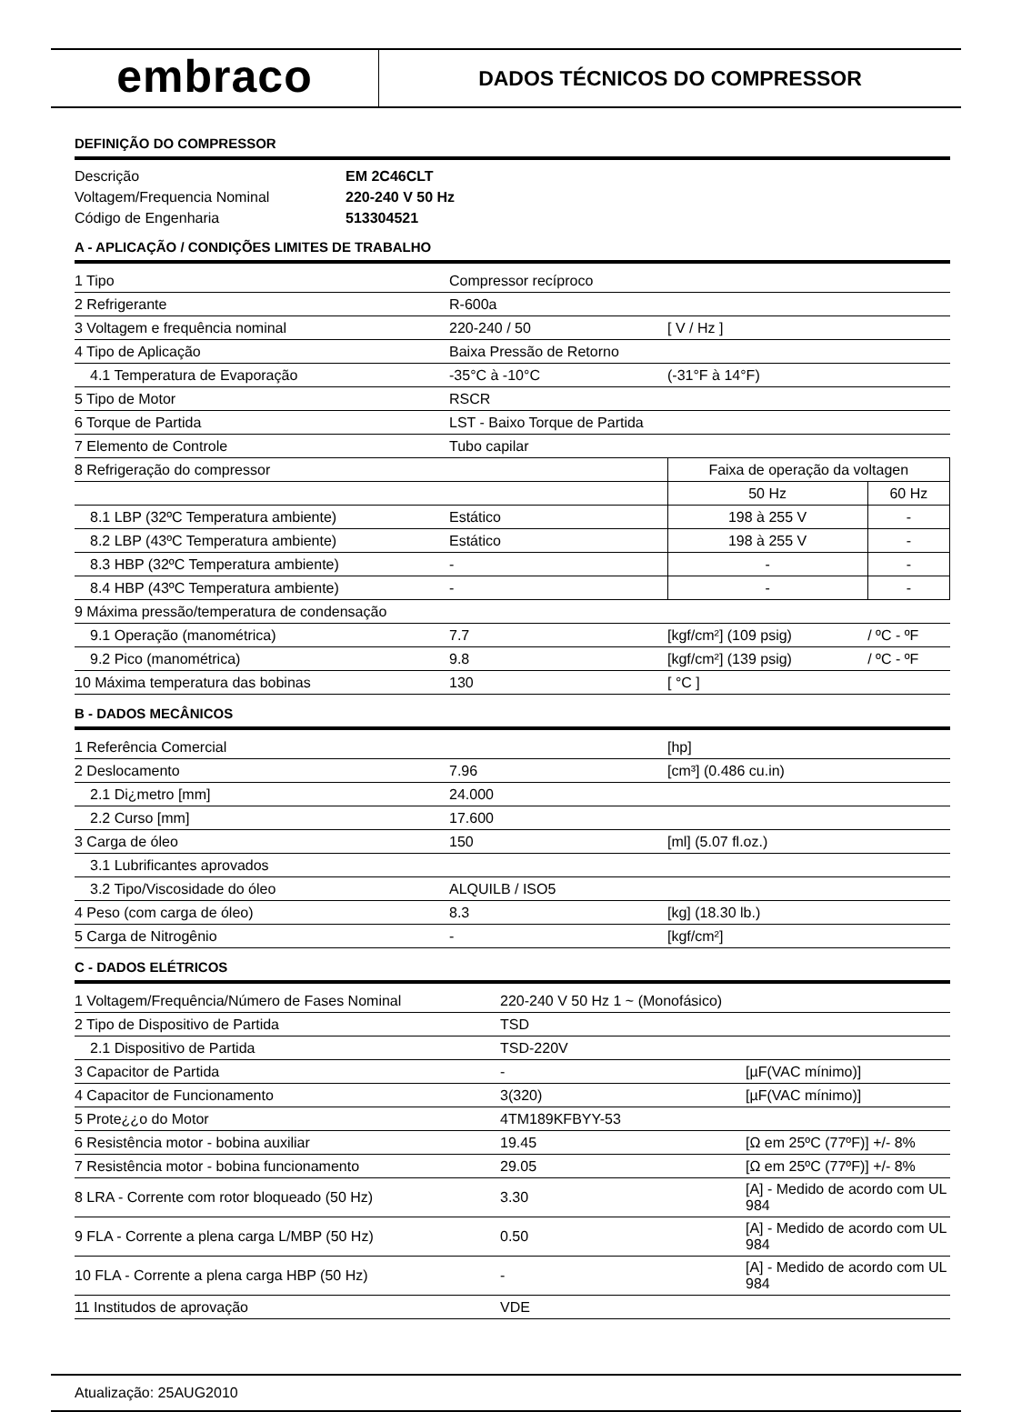embraco
DADOS TÉCNICOS DO COMPRESSOR
DEFINIÇÃO DO COMPRESSOR
| Descrição | EM 2C46CLT |
| Voltagem/Frequencia Nominal | 220-240 V 50 Hz |
| Código de Engenharia | 513304521 |
A - APLICAÇÃO / CONDIÇÕES LIMITES DE TRABALHO
| 1 Tipo | Compressor recíproco | | |
| 2 Refrigerante | R-600a | | |
| 3 Voltagem e frequência nominal | 220-240 / 50 | [ V / Hz ] | |
| 4 Tipo de Aplicação | Baixa Pressão de Retorno | | |
| 4.1 Temperatura de Evaporação | -35°C à -10°C | (-31°F à 14°F) | |
| 5 Tipo de Motor | RSCR | | |
| 6 Torque de Partida | LST - Baixo Torque de Partida | | |
| 7 Elemento de Controle | Tubo capilar | | |
| 8 Refrigeração do compressor | | Faixa de operação da voltagen | |
| | | 50 Hz | 60 Hz |
| 8.1 LBP (32ºC Temperatura ambiente) | Estático | 198 à 255 V | - |
| 8.2 LBP (43ºC Temperatura ambiente) | Estático | 198 à 255 V | - |
| 8.3 HBP (32ºC Temperatura ambiente) | - | - | - |
| 8.4 HBP (43ºC Temperatura ambiente) | - | - | - |
| 9 Máxima pressão/temperatura de condensação | | | |
| 9.1 Operação (manométrica) | 7.7 | [kgf/cm²] (109 psig) | / ºC - ºF |
| 9.2 Pico (manométrica) | 9.8 | [kgf/cm²] (139 psig) | / ºC - ºF |
| 10 Máxima temperatura das bobinas | 130 | [ °C ] | |
B - DADOS MECÂNICOS
| 1 Referência Comercial | | [hp] |
| 2 Deslocamento | 7.96 | [cm³] (0.486 cu.in) |
| 2.1 Di¿metro [mm] | 24.000 | |
| 2.2 Curso [mm] | 17.600 | |
| 3 Carga de óleo | 150 | [ml] (5.07 fl.oz.) |
| 3.1 Lubrificantes aprovados | | |
| 3.2 Tipo/Viscosidade do óleo | ALQUILB / ISO5 | |
| 4 Peso (com carga de óleo) | 8.3 | [kg] (18.30 lb.) |
| 5 Carga de Nitrogênio | - | [kgf/cm²] |
C - DADOS ELÉTRICOS
| 1 Voltagem/Frequência/Número de Fases Nominal | 220-240 V 50 Hz 1 ~ (Monofásico) | |
| 2 Tipo de Dispositivo de Partida | TSD | |
| 2.1 Dispositivo de Partida | TSD-220V | |
| 3 Capacitor de Partida | - | [µF(VAC mínimo)] |
| 4 Capacitor de Funcionamento | 3(320) | [µF(VAC mínimo)] |
| 5 Prote¿¿o do Motor | 4TM189KFBYY-53 | |
| 6 Resistência motor - bobina auxiliar | 19.45 | [Ω em 25ºC (77ºF)] +/- 8% |
| 7 Resistência motor - bobina funcionamento | 29.05 | [Ω em 25ºC (77ºF)] +/- 8% |
| 8 LRA - Corrente com rotor bloqueado (50 Hz) | 3.30 | [A] - Medido de acordo com UL 984 |
| 9 FLA - Corrente a plena carga L/MBP (50 Hz) | 0.50 | [A] - Medido de acordo com UL 984 |
| 10 FLA - Corrente a plena carga HBP (50 Hz) | - | [A] - Medido de acordo com UL 984 |
| 11 Institudos de aprovação | VDE | |
Atualização: 25AUG2010